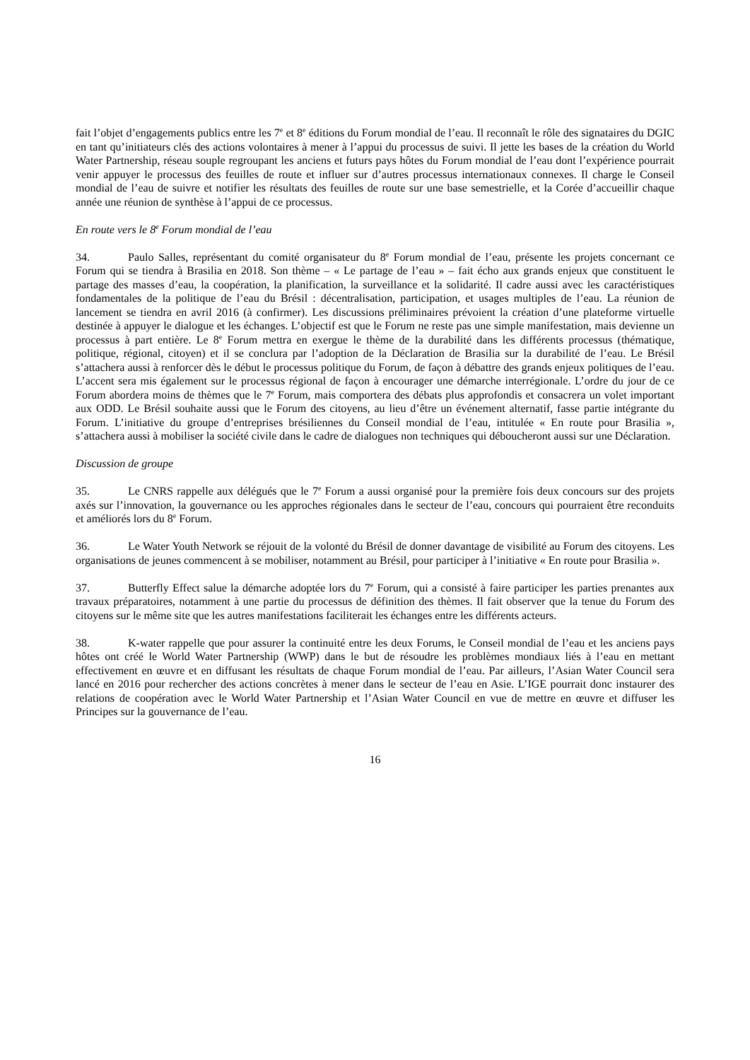fait l’objet d’engagements publics entre les 7<sup>e</sup> et 8<sup>e</sup> éditions du Forum mondial de l’eau. Il reconnaît le rôle des signataires du DGIC en tant qu’initiateurs clés des actions volontaires à mener à l’appui du processus de suivi. Il jette les bases de la création du World Water Partnership, réseau souple regroupant les anciens et futurs pays hôtes du Forum mondial de l’eau dont l’expérience pourrait venir appuyer le processus des feuilles de route et influer sur d’autres processus internationaux connexes. Il charge le Conseil mondial de l’eau de suivre et notifier les résultats des feuilles de route sur une base semestrielle, et la Corée d’accueillir chaque année une réunion de synthèse à l’appui de ce processus.
En route vers le 8<sup>e</sup> Forum mondial de l’eau
34. Paulo Salles, représentant du comité organisateur du 8<sup>e</sup> Forum mondial de l’eau, présente les projets concernant ce Forum qui se tiendra à Brasilia en 2018. Son thème – « Le partage de l’eau » – fait écho aux grands enjeux que constituent le partage des masses d’eau, la coopération, la planification, la surveillance et la solidarité. Il cadre aussi avec les caractéristiques fondamentales de la politique de l’eau du Brésil : décentralisation, participation, et usages multiples de l’eau. La réunion de lancement se tiendra en avril 2016 (à confirmer). Les discussions préliminaires prévoient la création d’une plateforme virtuelle destinée à appuyer le dialogue et les échanges. L’objectif est que le Forum ne reste pas une simple manifestation, mais devienne un processus à part entière. Le 8<sup>e</sup> Forum mettra en exergue le thème de la durabilité dans les différents processus (thématique, politique, régional, citoyen) et il se conclura par l’adoption de la Déclaration de Brasilia sur la durabilité de l’eau. Le Brésil s’attachera aussi à renforcer dès le début le processus politique du Forum, de façon à débattre des grands enjeux politiques de l’eau. L’accent sera mis également sur le processus régional de façon à encourager une démarche interrégionale. L’ordre du jour de ce Forum abordera moins de thèmes que le 7<sup>e</sup> Forum, mais comportera des débats plus approfondis et consacrera un volet important aux ODD. Le Brésil souhaite aussi que le Forum des citoyens, au lieu d’être un événement alternatif, fasse partie intégrante du Forum. L’initiative du groupe d’entreprises brésiliennes du Conseil mondial de l’eau, intitulée « En route pour Brasilia », s’attachera aussi à mobiliser la société civile dans le cadre de dialogues non techniques qui déboucheront aussi sur une Déclaration.
Discussion de groupe
35. Le CNRS rappelle aux délégués que le 7<sup>e</sup> Forum a aussi organisé pour la première fois deux concours sur des projets axés sur l’innovation, la gouvernance ou les approches régionales dans le secteur de l’eau, concours qui pourraient être reconduits et améliorés lors du 8<sup>e</sup> Forum.
36. Le Water Youth Network se réjouit de la volonté du Brésil de donner davantage de visibilité au Forum des citoyens. Les organisations de jeunes commencent à se mobiliser, notamment au Brésil, pour participer à l’initiative « En route pour Brasilia ».
37. Butterfly Effect salue la démarche adoptée lors du 7<sup>e</sup> Forum, qui a consisté à faire participer les parties prenantes aux travaux préparatoires, notamment à une partie du processus de définition des thèmes. Il fait observer que la tenue du Forum des citoyens sur le même site que les autres manifestations faciliterait les échanges entre les différents acteurs.
38. K-water rappelle que pour assurer la continuité entre les deux Forums, le Conseil mondial de l’eau et les anciens pays hôtes ont créé le World Water Partnership (WWP) dans le but de résoudre les problèmes mondiaux liés à l’eau en mettant effectivement en œuvre et en diffusant les résultats de chaque Forum mondial de l’eau. Par ailleurs, l’Asian Water Council sera lancé en 2016 pour rechercher des actions concrètes à mener dans le secteur de l’eau en Asie. L’IGE pourrait donc instaurer des relations de coopération avec le World Water Partnership et l’Asian Water Council en vue de mettre en œuvre et diffuser les Principes sur la gouvernance de l’eau.
16